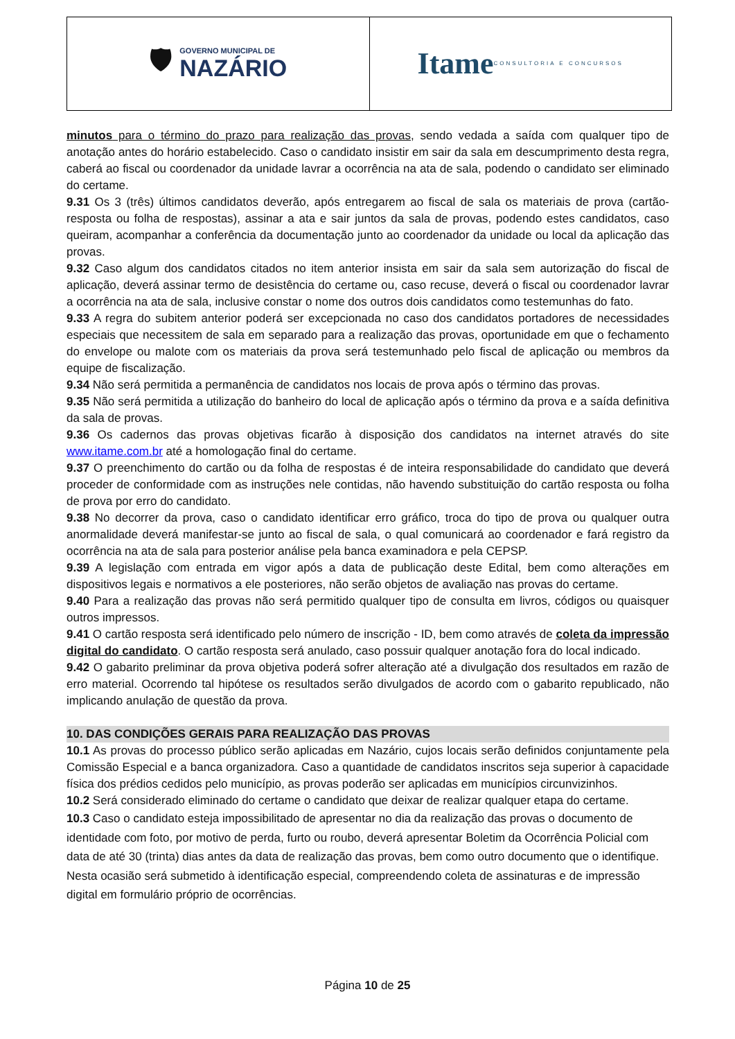🛡 GOVERNO MUNICIPAL DE
NAZÁRIO
Itame CONSULTORIA E CONCURSOS
minutos para o término do prazo para realização das provas, sendo vedada a saída com qualquer tipo de anotação antes do horário estabelecido. Caso o candidato insistir em sair da sala em descumprimento desta regra, caberá ao fiscal ou coordenador da unidade lavrar a ocorrência na ata de sala, podendo o candidato ser eliminado do certame.
9.31 Os 3 (três) últimos candidatos deverão, após entregarem ao fiscal de sala os materiais de prova (cartão-resposta ou folha de respostas), assinar a ata e sair juntos da sala de provas, podendo estes candidatos, caso queiram, acompanhar a conferência da documentação junto ao coordenador da unidade ou local da aplicação das provas.
9.32 Caso algum dos candidatos citados no item anterior insista em sair da sala sem autorização do fiscal de aplicação, deverá assinar termo de desistência do certame ou, caso recuse, deverá o fiscal ou coordenador lavrar a ocorrência na ata de sala, inclusive constar o nome dos outros dois candidatos como testemunhas do fato.
9.33 A regra do subitem anterior poderá ser excepcionada no caso dos candidatos portadores de necessidades especiais que necessitem de sala em separado para a realização das provas, oportunidade em que o fechamento do envelope ou malote com os materiais da prova será testemunhado pelo fiscal de aplicação ou membros da equipe de fiscalização.
9.34 Não será permitida a permanência de candidatos nos locais de prova após o término das provas.
9.35 Não será permitida a utilização do banheiro do local de aplicação após o término da prova e a saída definitiva da sala de provas.
9.36 Os cadernos das provas objetivas ficarão à disposição dos candidatos na internet através do site www.itame.com.br até a homologação final do certame.
9.37 O preenchimento do cartão ou da folha de respostas é de inteira responsabilidade do candidato que deverá proceder de conformidade com as instruções nele contidas, não havendo substituição do cartão resposta ou folha de prova por erro do candidato.
9.38 No decorrer da prova, caso o candidato identificar erro gráfico, troca do tipo de prova ou qualquer outra anormalidade deverá manifestar-se junto ao fiscal de sala, o qual comunicará ao coordenador e fará registro da ocorrência na ata de sala para posterior análise pela banca examinadora e pela CEPSP.
9.39 A legislação com entrada em vigor após a data de publicação deste Edital, bem como alterações em dispositivos legais e normativos a ele posteriores, não serão objetos de avaliação nas provas do certame.
9.40 Para a realização das provas não será permitido qualquer tipo de consulta em livros, códigos ou quaisquer outros impressos.
9.41 O cartão resposta será identificado pelo número de inscrição - ID, bem como através de coleta da impressão digital do candidato. O cartão resposta será anulado, caso possuir qualquer anotação fora do local indicado.
9.42 O gabarito preliminar da prova objetiva poderá sofrer alteração até a divulgação dos resultados em razão de erro material. Ocorrendo tal hipótese os resultados serão divulgados de acordo com o gabarito republicado, não implicando anulação de questão da prova.
10. DAS CONDIÇÕES GERAIS PARA REALIZAÇÃO DAS PROVAS
10.1 As provas do processo público serão aplicadas em Nazário, cujos locais serão definidos conjuntamente pela Comissão Especial e a banca organizadora. Caso a quantidade de candidatos inscritos seja superior à capacidade física dos prédios cedidos pelo município, as provas poderão ser aplicadas em municípios circunvizinhos.
10.2 Será considerado eliminado do certame o candidato que deixar de realizar qualquer etapa do certame.
10.3 Caso o candidato esteja impossibilitado de apresentar no dia da realização das provas o documento de identidade com foto, por motivo de perda, furto ou roubo, deverá apresentar Boletim da Ocorrência Policial com data de até 30 (trinta) dias antes da data de realização das provas, bem como outro documento que o identifique. Nesta ocasião será submetido à identificação especial, compreendendo coleta de assinaturas e de impressão digital em formulário próprio de ocorrências.
Página 10 de 25